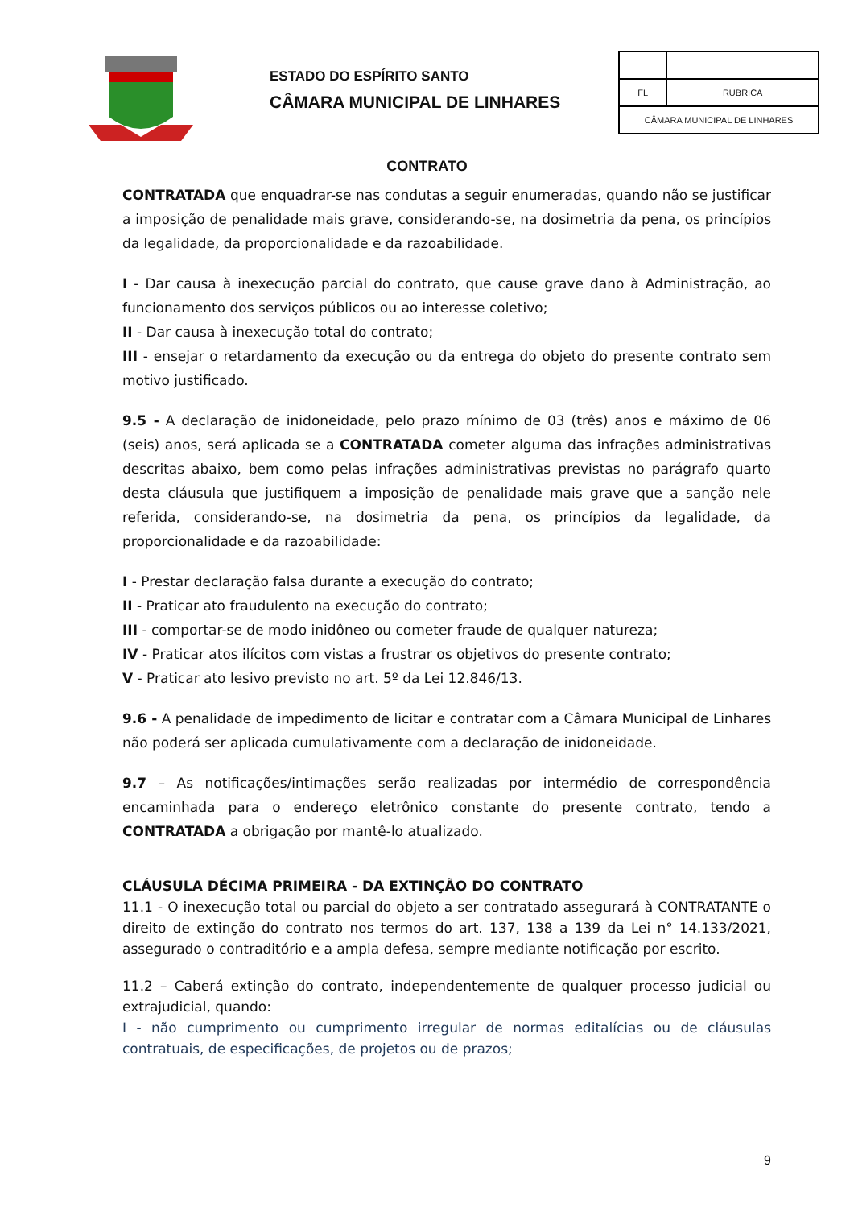ESTADO DO ESPÍRITO SANTO
CÂMARA MUNICIPAL DE LINHARES
| FL | RUBRICA |
| CÂMARA MUNICIPAL DE LINHARES | |
CONTRATO
CONTRATADA que enquadrar-se nas condutas a seguir enumeradas, quando não se justificar a imposição de penalidade mais grave, considerando-se, na dosimetria da pena, os princípios da legalidade, da proporcionalidade e da razoabilidade.
I - Dar causa à inexecução parcial do contrato, que cause grave dano à Administração, ao funcionamento dos serviços públicos ou ao interesse coletivo;
II - Dar causa à inexecução total do contrato;
III - ensejar o retardamento da execução ou da entrega do objeto do presente contrato sem motivo justificado.
9.5 - A declaração de inidoneidade, pelo prazo mínimo de 03 (três) anos e máximo de 06 (seis) anos, será aplicada se a CONTRATADA cometer alguma das infrações administrativas descritas abaixo, bem como pelas infrações administrativas previstas no parágrafo quarto desta cláusula que justifiquem a imposição de penalidade mais grave que a sanção nele referida, considerando-se, na dosimetria da pena, os princípios da legalidade, da proporcionalidade e da razoabilidade:
I - Prestar declaração falsa durante a execução do contrato;
II - Praticar ato fraudulento na execução do contrato;
III - comportar-se de modo inidôneo ou cometer fraude de qualquer natureza;
IV - Praticar atos ilícitos com vistas a frustrar os objetivos do presente contrato;
V - Praticar ato lesivo previsto no art. 5º da Lei 12.846/13.
9.6 - A penalidade de impedimento de licitar e contratar com a Câmara Municipal de Linhares não poderá ser aplicada cumulativamente com a declaração de inidoneidade.
9.7 – As notificações/intimações serão realizadas por intermédio de correspondência encaminhada para o endereço eletrônico constante do presente contrato, tendo a CONTRATADA a obrigação por mantê-lo atualizado.
CLÁUSULA DÉCIMA PRIMEIRA - DA EXTINÇÃO DO CONTRATO
11.1 - O inexecução total ou parcial do objeto a ser contratado assegurará à CONTRATANTE o direito de extinção do contrato nos termos do art. 137, 138 a 139 da Lei n° 14.133/2021, assegurado o contraditório e a ampla defesa, sempre mediante notificação por escrito.
11.2 – Caberá extinção do contrato, independentemente de qualquer processo judicial ou extrajudicial, quando:
I - não cumprimento ou cumprimento irregular de normas editalícias ou de cláusulas contratuais, de especificações, de projetos ou de prazos;
9